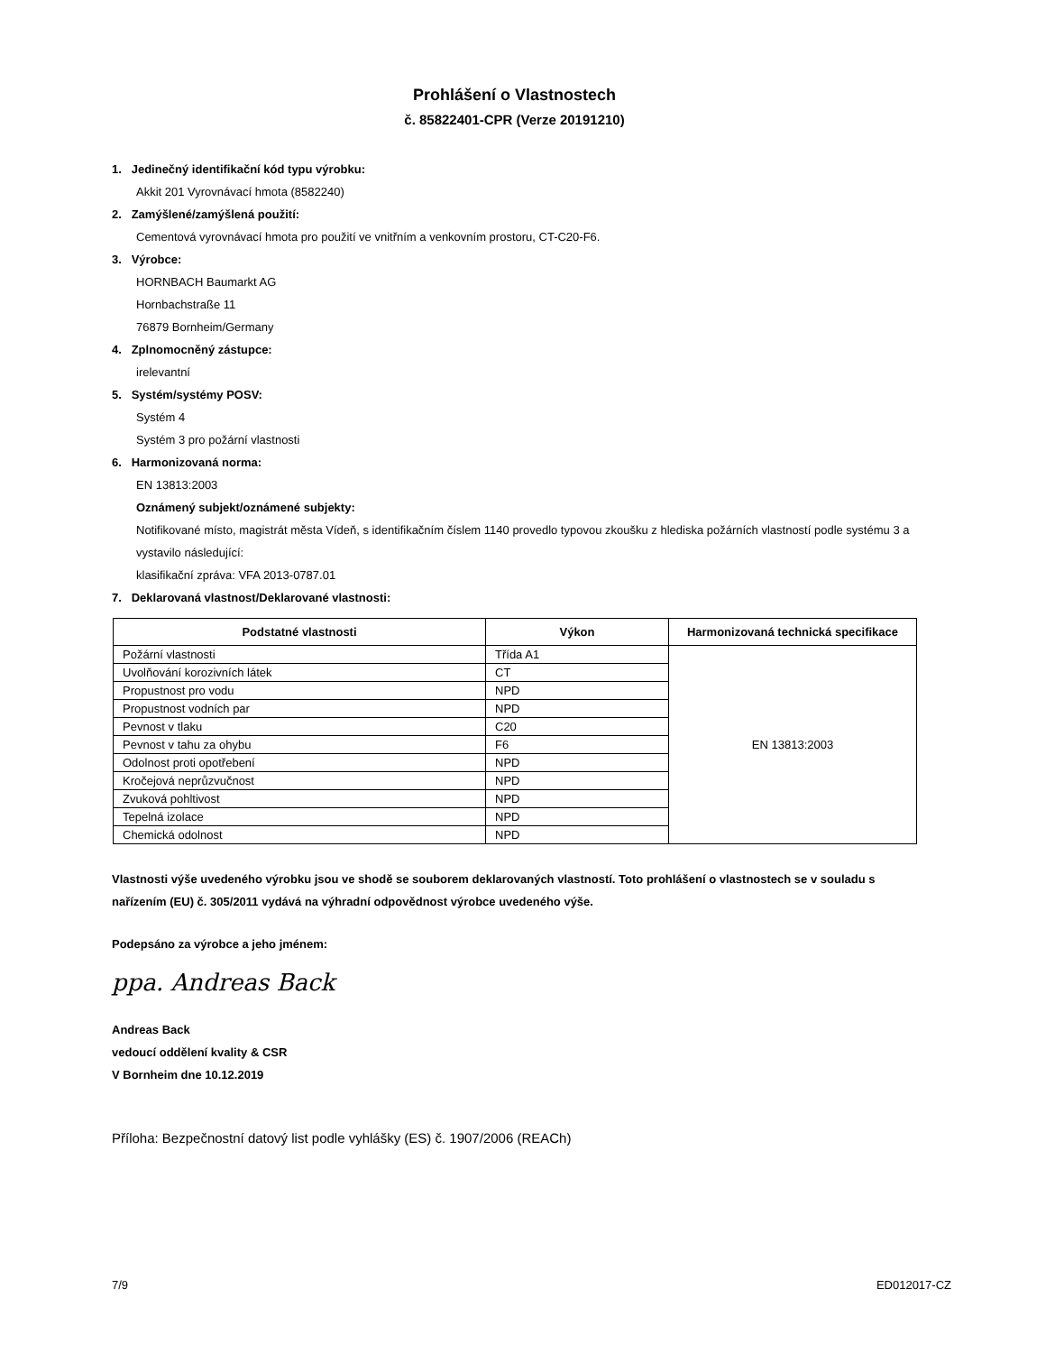Prohlášení o Vlastnostech
č. 85822401-CPR (Verze 20191210)
1. Jedinečný identifikační kód typu výrobku:
Akkit 201 Vyrovnávací hmota (8582240)
2. Zamýšlené/zamýšlená použití:
Cementová vyrovnávací hmota pro použití ve vnitřním a venkovním prostoru, CT-C20-F6.
3. Výrobce:
HORNBACH Baumarkt AG
Hornbachstraße 11
76879 Bornheim/Germany
4. Zplnomocněný zástupce:
irelevantní
5. Systém/systémy POSV:
Systém 4
Systém 3 pro požární vlastnosti
6. Harmonizovaná norma:
EN 13813:2003
Oznámený subjekt/oznámené subjekty:
Notifikované místo, magistrát města Vídeň, s identifikačním číslem 1140 provedlo typovou zkoušku z hlediska požárních vlastností podle systému 3 a vystavilo následující:
klasifikační zpráva: VFA 2013-0787.01
7. Deklarovaná vlastnost/Deklarované vlastnosti:
| Podstatné vlastnosti | Výkon | Harmonizovaná technická specifikace |
| --- | --- | --- |
| Požární vlastnosti | Třída A1 | EN 13813:2003 |
| Uvolňování korozivních látek | CT | |
| Propustnost pro vodu | NPD | |
| Propustnost vodních par | NPD | |
| Pevnost v tlaku | C20 | |
| Pevnost v tahu za ohybu | F6 | |
| Odolnost proti opotřebení | NPD | |
| Kročejová neprůzvučnost | NPD | |
| Zvuková pohltivost | NPD | |
| Tepelná izolace | NPD | |
| Chemická odolnost | NPD | |
Vlastnosti výše uvedeného výrobku jsou ve shodě se souborem deklarovaných vlastností. Toto prohlášení o vlastnostech se v souladu s nařízením (EU) č. 305/2011 vydává na výhradní odpovědnost výrobce uvedeného výše.
Podepsáno za výrobce a jeho jménem:
ppa. Andreas Back
Andreas Back
vedoucí oddělení kvality & CSR
V Bornheim dne 10.12.2019
Příloha: Bezpečnostní datový list podle vyhlášky (ES) č. 1907/2006 (REACh)
7/9 ED012017-CZ